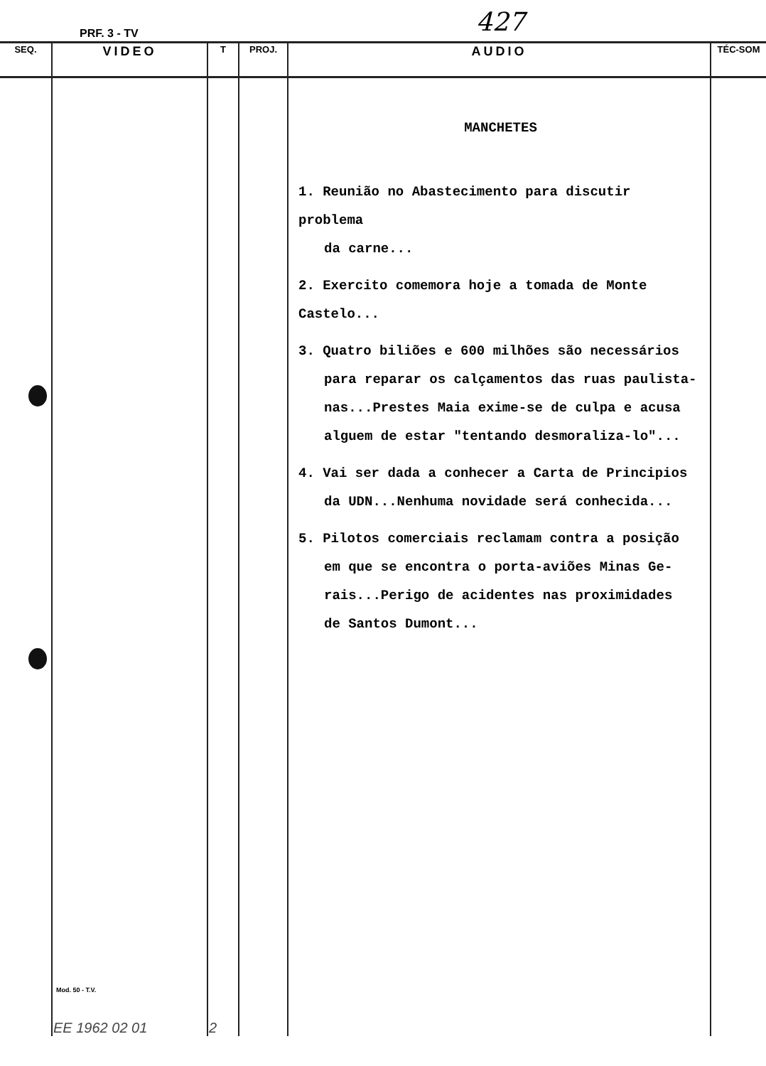PRF. 3 - TV 427
| SEQ. | VIDEO | T | PROJ. | AUDIO | TÉC-SOM |
| --- | --- | --- | --- | --- | --- |
| | Mod. 50 - T.V. EE 1962 02 01 | 2 | | MANCHETES 1. Reunião no Abastecimento para discutir problema da carne... 2. Exercito comemora hoje a tomada de Monte Castelo... 3. Quatro biliões e 600 milhões são necessários para reparar os calçamentos das ruas paulista- nas...Prestes Maia exime-se de culpa e acusa alguem de estar "tentando desmoraliza-lo"... 4. Vai ser dada a conhecer a Carta de Principios da UDN...Nenhuma novidade será conhecida... 5. Pilotos comerciais reclamam contra a posição em que se encontra o porta-aviões Minas Ge- rais...Perigo de acidentes nas proximidades de Santos Dumont... | |